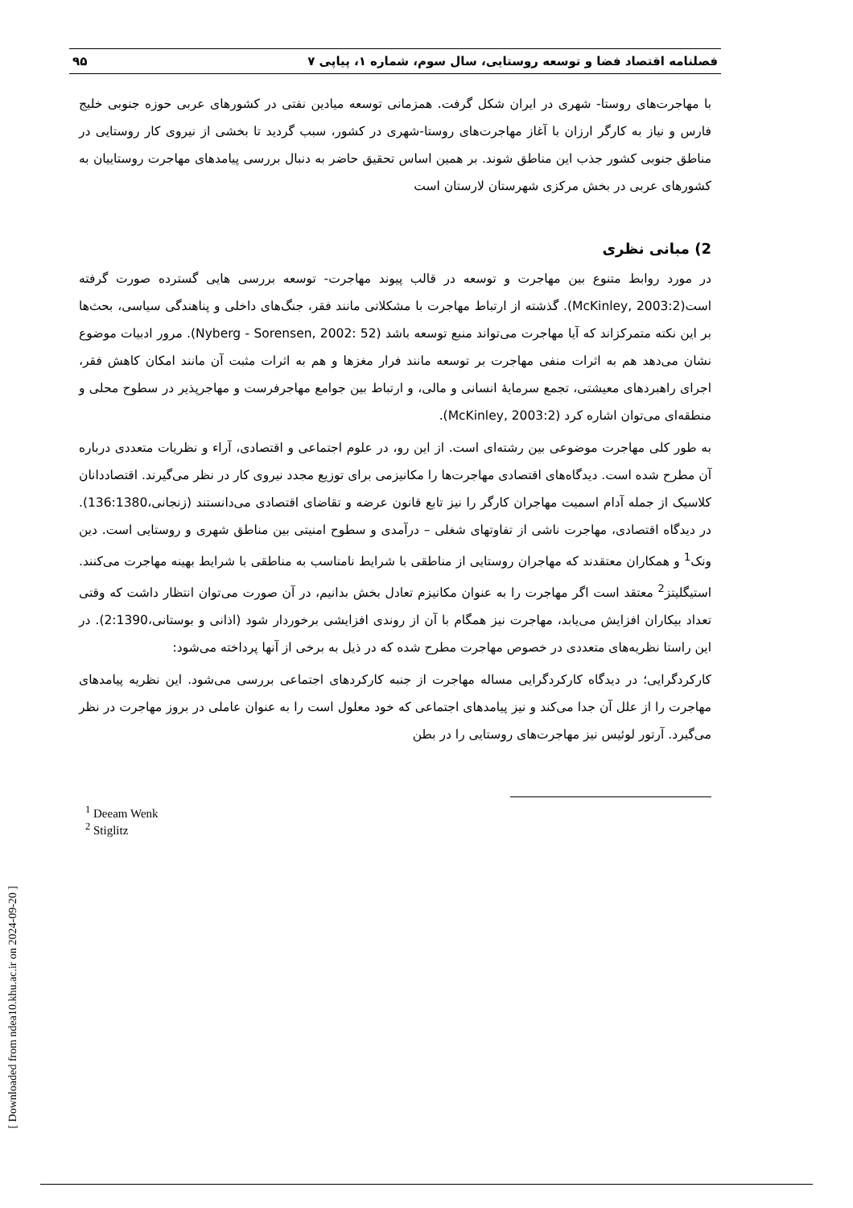فصلنامه اقتصاد فضا و توسعه روستایی، سال سوم، شماره ۱، پیاپی ۷ ۹۵
با مهاجرت‌های روستا- شهری در ایران شکل گرفت. همزمانی توسعه میادین نفتی در کشورهای عربی حوزه جنوبی خلیج فارس و نیاز به کارگر ارزان با آغاز مهاجرت‌های روستا-شهری در کشور، سبب گردید تا بخشی از نیروی کار روستایی در مناطق جنوبی کشور جذب این مناطق شوند. بر همین اساس تحقیق حاضر به دنبال بررسی پیامدهای مهاجرت روستاییان به کشورهای عربی در بخش مرکزی شهرستان لارستان است
2) مبانی نظری
در مورد روابط متنوع بین مهاجرت و توسعه در قالب پیوند مهاجرت- توسعه بررسی هایی گسترده صورت گرفته است(McKinley, 2003:2). گذشته از ارتباط مهاجرت با مشکلاتی مانند فقر، جنگ‌های داخلی و پناهندگی سیاسی، بحث‌ها بر این نکته متمرکزاند که آیا مهاجرت می‌تواند منبع توسعه باشد (Nyberg - Sorensen, 2002: 52). مرور ادبیات موضوع نشان می‌دهد هم به اثرات منفی مهاجرت بر توسعه مانند فرار مغزها و هم به اثرات مثبت آن مانند امکان کاهش فقر، اجرای راهبردهای معیشتی، تجمع سرمایۀ انسانی و مالی، و ارتباط بین جوامع مهاجرفرست و مهاجرپذیر در سطوح محلی و منطقه‌ای می‌توان اشاره کرد (McKinley, 2003:2).
به طور کلی مهاجرت موضوعی بین رشته‌ای است. از این رو، در علوم اجتماعی و اقتصادی، آراء و نظریات متعددی درباره آن مطرح شده است. دیدگاه‌های اقتصادی مهاجرت‌ها را مکانیزمی برای توزیع مجدد نیروی کار در نظر می‌گیرند. اقتصاددانان کلاسیک از جمله آدام اسمیت مهاجران کارگر را نیز تابع قانون عرضه و تقاضای اقتصادی می‌دانستند (زنجانی،136:1380). در دیدگاه اقتصادی، مهاجرت ناشی از تفاوتهای شغلی – درآمدی و سطوح امنیتی بین مناطق شهری و روستایی است. دین ونک<sup>1</sup> و همکاران معتقدند که مهاجران روستایی از مناطقی با شرایط نامناسب به مناطقی با شرایط بهینه مهاجرت می‌کنند. استیگلیتز<sup>2</sup> معتقد است اگر مهاجرت را به عنوان مکانیزم تعادل بخش بدانیم، در آن صورت می‌توان انتظار داشت که وقتی تعداد بیکاران افزایش می‌یابد، مهاجرت نیز همگام با آن از روندی افزایشی برخوردار شود (اذانی و بوستانی،2:1390). در این راستا نظریه‌های متعددی در خصوص مهاجرت مطرح شده که در ذیل به برخی از آنها پرداخته می‌شود:
کارکردگرایی؛ در دیدگاه کارکردگرایی مساله مهاجرت از جنبه کارکردهای اجتماعی بررسی می‌شود. این نظریه پیامدهای مهاجرت را از علل آن جدا می‌کند و نیز پیامدهای اجتماعی که خود معلول است را به عنوان عاملی در بروز مهاجرت در نظر می‌گیرد. آرتور لوئیس نیز مهاجرت‌های روستایی را در بطن
<sup>1</sup> Deeam Wenk
<sup>2</sup> Stiglitz
[ Downloaded from ndea10.khu.ac.ir on 2024-09-20 ]